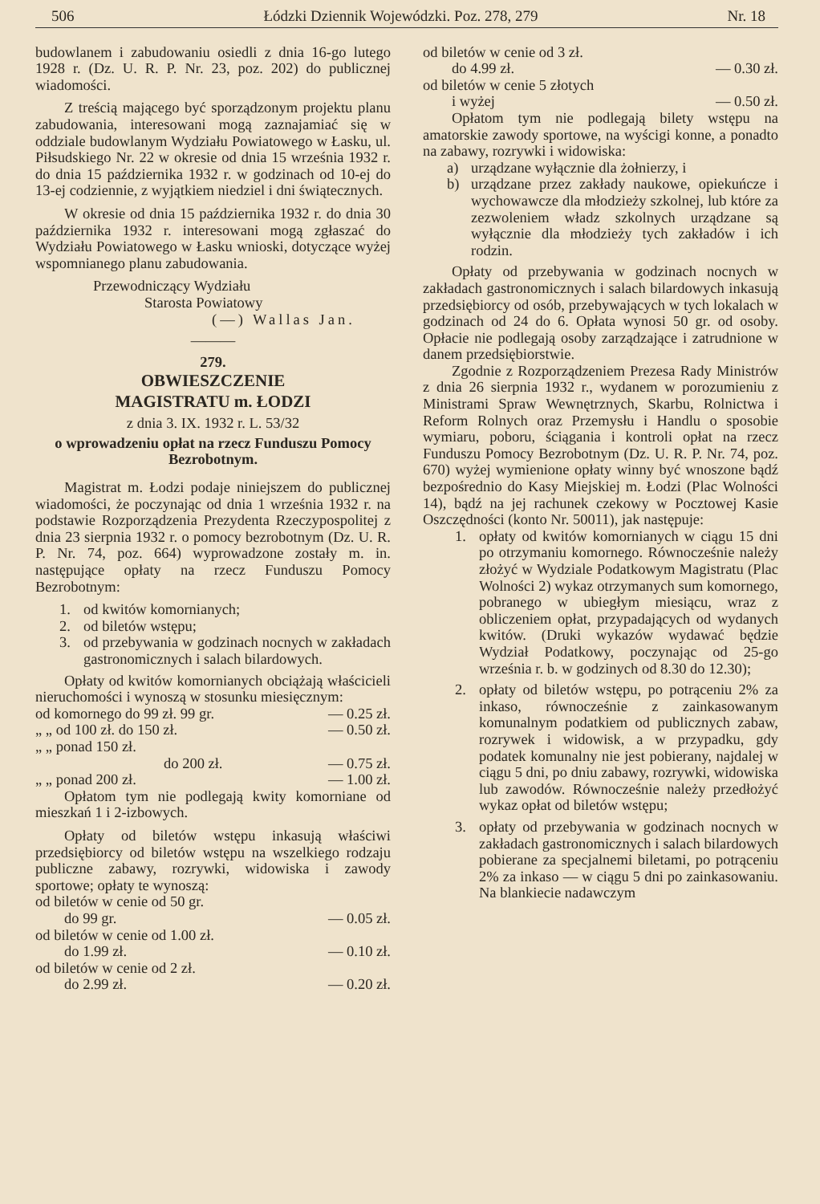506 Łódzki Dziennik Wojewódzki. Poz. 278, 279 Nr. 18
budowlanem i zabudowaniu osiedli z dnia 16-go lutego 1928 r. (Dz. U. R. P. Nr. 23, poz. 202) do publicznej wiadomości.
Z treścią mającego być sporządzonym projektu planu zabudowania, interesowani mogą zaznajamiać się w oddziale budowlanym Wydziału Powiatowego w Łasku, ul. Piłsudskiego Nr. 22 w okresie od dnia 15 września 1932 r. do dnia 15 października 1932 r. w godzinach od 10-ej do 13-ej codziennie, z wyjątkiem niedziel i dni świątecznych.
W okresie od dnia 15 października 1932 r. do dnia 30 października 1932 r. interesowani mogą zgłaszać do Wydziału Powiatowego w Łasku wnioski, dotyczące wyżej wspomnianego planu zabudowania.
Przewodniczący Wydziału
Starosta Powiatowy
(—) Wallas Jan.
———
279.
OBWIESZCZENIE
MAGISTRATU m. ŁODZI
z dnia 3. IX. 1932 r. L. 53/32
o wprowadzeniu opłat na rzecz Funduszu Pomocy Bezrobotnym.
Magistrat m. Łodzi podaje niniejszem do publicznej wiadomości, że poczynając od dnia 1 września 1932 r. na podstawie Rozporządzenia Prezydenta Rzeczypospolitej z dnia 23 sierpnia 1932 r. o pomocy bezrobotnym (Dz. U. R. P. Nr. 74, poz. 664) wyprowadzone zostały m. in. następujące opłaty na rzecz Funduszu Pomocy Bezrobotnym:
1. od kwitów komornianych;
2. od biletów wstępu;
3. od przebywania w godzinach nocnych w zakładach gastronomicznych i salach bilardowych.
Opłaty od kwitów komornianych obciążają właścicieli nieruchomości i wynoszą w stosunku miesięcznym:
od komornego do 99 zł. 99 gr. — 0.25 zł.
„ „ od 100 zł. do 150 zł. — 0.50 zł.
„ „ ponad 150 zł.
do 200 zł. — 0.75 zł.
„ „ ponad 200 zł. — 1.00 zł.
Opłatom tym nie podlegają kwity komorniane od mieszkań 1 i 2-izbowych.
Opłaty od biletów wstępu inkasują właściwi przedsiębiorcy od biletów wstępu na wszelkiego rodzaju publiczne zabawy, rozrywki, widowiska i zawody sportowe; opłaty te wynoszą:
od biletów w cenie od 50 gr.
do 99 gr. — 0.05 zł.
od biletów w cenie od 1.00 zł.
do 1.99 zł. — 0.10 zł.
od biletów w cenie od 2 zł.
do 2.99 zł. — 0.20 zł.
od biletów w cenie od 3 zł.
do 4.99 zł. — 0.30 zł.
od biletów w cenie 5 złotych
i wyżej — 0.50 zł.
Opłatom tym nie podlegają bilety wstępu na amatorskie zawody sportowe, na wyścigi konne, a ponadto na zabawy, rozrywki i widowiska:
a) urządzane wyłącznie dla żołnierzy, i
b) urządzane przez zakłady naukowe, opiekuńcze i wychowawcze dla młodzieży szkolnej, lub które za zezwoleniem władz szkolnych urządzane są wyłącznie dla młodzieży tych zakładów i ich rodzin.
Opłaty od przebywania w godzinach nocnych w zakładach gastronomicznych i salach bilardowych inkasują przedsiębiorcy od osób, przebywających w tych lokalach w godzinach od 24 do 6. Opłata wynosi 50 gr. od osoby. Opłacie nie podlegają osoby zarządzające i zatrudnione w danem przedsiębiorstwie.
Zgodnie z Rozporządzeniem Prezesa Rady Ministrów z dnia 26 sierpnia 1932 r., wydanem w porozumieniu z Ministrami Spraw Wewnętrznych, Skarbu, Rolnictwa i Reform Rolnych oraz Przemysłu i Handlu o sposobie wymiaru, poboru, ściągania i kontroli opłat na rzecz Funduszu Pomocy Bezrobotnym (Dz. U. R. P. Nr. 74, poz. 670) wyżej wymienione opłaty winny być wnoszone bądź bezpośrednio do Kasy Miejskiej m. Łodzi (Plac Wolności 14), bądź na jej rachunek czekowy w Pocztowej Kasie Oszczędności (konto Nr. 50011), jak następuje:
1. opłaty od kwitów komornianych w ciągu 15 dni po otrzymaniu komornego. Równocześnie należy złożyć w Wydziale Podatkowym Magistratu (Plac Wolności 2) wykaz otrzymanych sum komornego, pobranego w ubiegłym miesiącu, wraz z obliczeniem opłat, przypadających od wydanych kwitów. (Druki wykazów wydawać będzie Wydział Podatkowy, poczynając od 25-go września r. b. w godzinych od 8.30 do 12.30);
2. opłaty od biletów wstępu, po potrąceniu 2% za inkaso, równocześnie z zainkasowanym komunalnym podatkiem od publicznych zabaw, rozrywek i widowisk, a w przypadku, gdy podatek komunalny nie jest pobierany, najdalej w ciągu 5 dni, po dniu zabawy, rozrywki, widowiska lub zawodów. Równocześnie należy przedłożyć wykaz opłat od biletów wstępu;
3. opłaty od przebywania w godzinach nocnych w zakładach gastronomicznych i salach bilardowych pobierane za specjalnemi biletami, po potrąceniu 2% za inkaso — w ciągu 5 dni po zainkasowaniu. Na blankiecie nadawczym